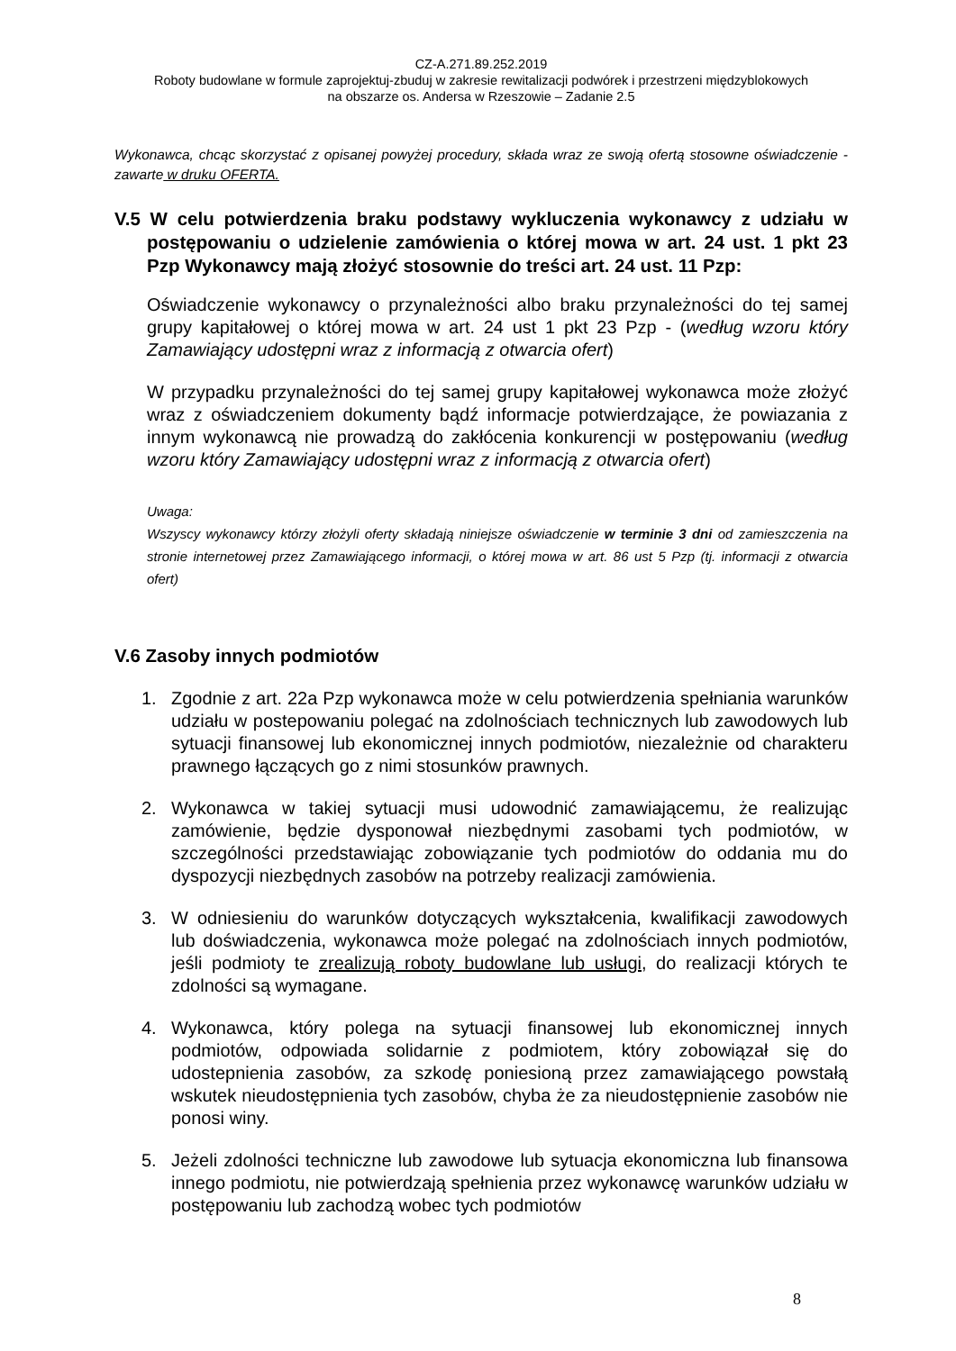CZ-A.271.89.252.2019
Roboty budowlane w formule zaprojektuj-zbuduj w zakresie rewitalizacji podwórek i przestrzeni międzyblokowych
na obszarze os. Andersa w Rzeszowie – Zadanie 2.5
Wykonawca, chcąc skorzystać z opisanej powyżej procedury, składa wraz ze swoją ofertą stosowne oświadczenie - zawarte w druku OFERTA.
V.5 W celu potwierdzenia braku podstawy wykluczenia wykonawcy z udziału w postępowaniu o udzielenie zamówienia o której mowa w art. 24 ust. 1 pkt 23 Pzp Wykonawcy mają złożyć stosownie do treści art. 24 ust. 11 Pzp:
Oświadczenie wykonawcy o przynależności albo braku przynależności do tej samej grupy kapitałowej o której mowa w art. 24 ust 1 pkt 23 Pzp - (według wzoru który Zamawiający udostępni wraz z informacją z otwarcia ofert)
W przypadku przynależności do tej samej grupy kapitałowej wykonawca może złożyć wraz z oświadczeniem dokumenty bądź informacje potwierdzające, że powiazania z innym wykonawcą nie prowadzą do zakłócenia konkurencji w postępowaniu (według wzoru który Zamawiający udostępni wraz z informacją z otwarcia ofert)
Uwaga:
Wszyscy wykonawcy którzy złożyli oferty składają niniejsze oświadczenie w terminie 3 dni od zamieszczenia na stronie internetowej przez Zamawiającego informacji, o której mowa w art. 86 ust 5 Pzp (tj. informacji z otwarcia ofert)
V.6 Zasoby innych podmiotów
1. Zgodnie z art. 22a Pzp wykonawca może w celu potwierdzenia spełniania warunków udziału w postepowaniu polegać na zdolnościach technicznych lub zawodowych lub sytuacji finansowej lub ekonomicznej innych podmiotów, niezależnie od charakteru prawnego łączących go z nimi stosunków prawnych.
2. Wykonawca w takiej sytuacji musi udowodnić zamawiającemu, że realizując zamówienie, będzie dysponował niezbędnymi zasobami tych podmiotów, w szczególności przedstawiając zobowiązanie tych podmiotów do oddania mu do dyspozycji niezbędnych zasobów na potrzeby realizacji zamówienia.
3. W odniesieniu do warunków dotyczących wykształcenia, kwalifikacji zawodowych lub doświadczenia, wykonawca może polegać na zdolnościach innych podmiotów, jeśli podmioty te zrealizują roboty budowlane lub usługi, do realizacji których te zdolności są wymagane.
4. Wykonawca, który polega na sytuacji finansowej lub ekonomicznej innych podmiotów, odpowiada solidarnie z podmiotem, który zobowiązał się do udostepnienia zasobów, za szkodę poniesioną przez zamawiającego powstałą wskutek nieudostępnienia tych zasobów, chyba że za nieudostępnienie zasobów nie ponosi winy.
5. Jeżeli zdolności techniczne lub zawodowe lub sytuacja ekonomiczna lub finansowa innego podmiotu, nie potwierdzają spełnienia przez wykonawcę warunków udziału w postępowaniu lub zachodzą wobec tych podmiotów
8